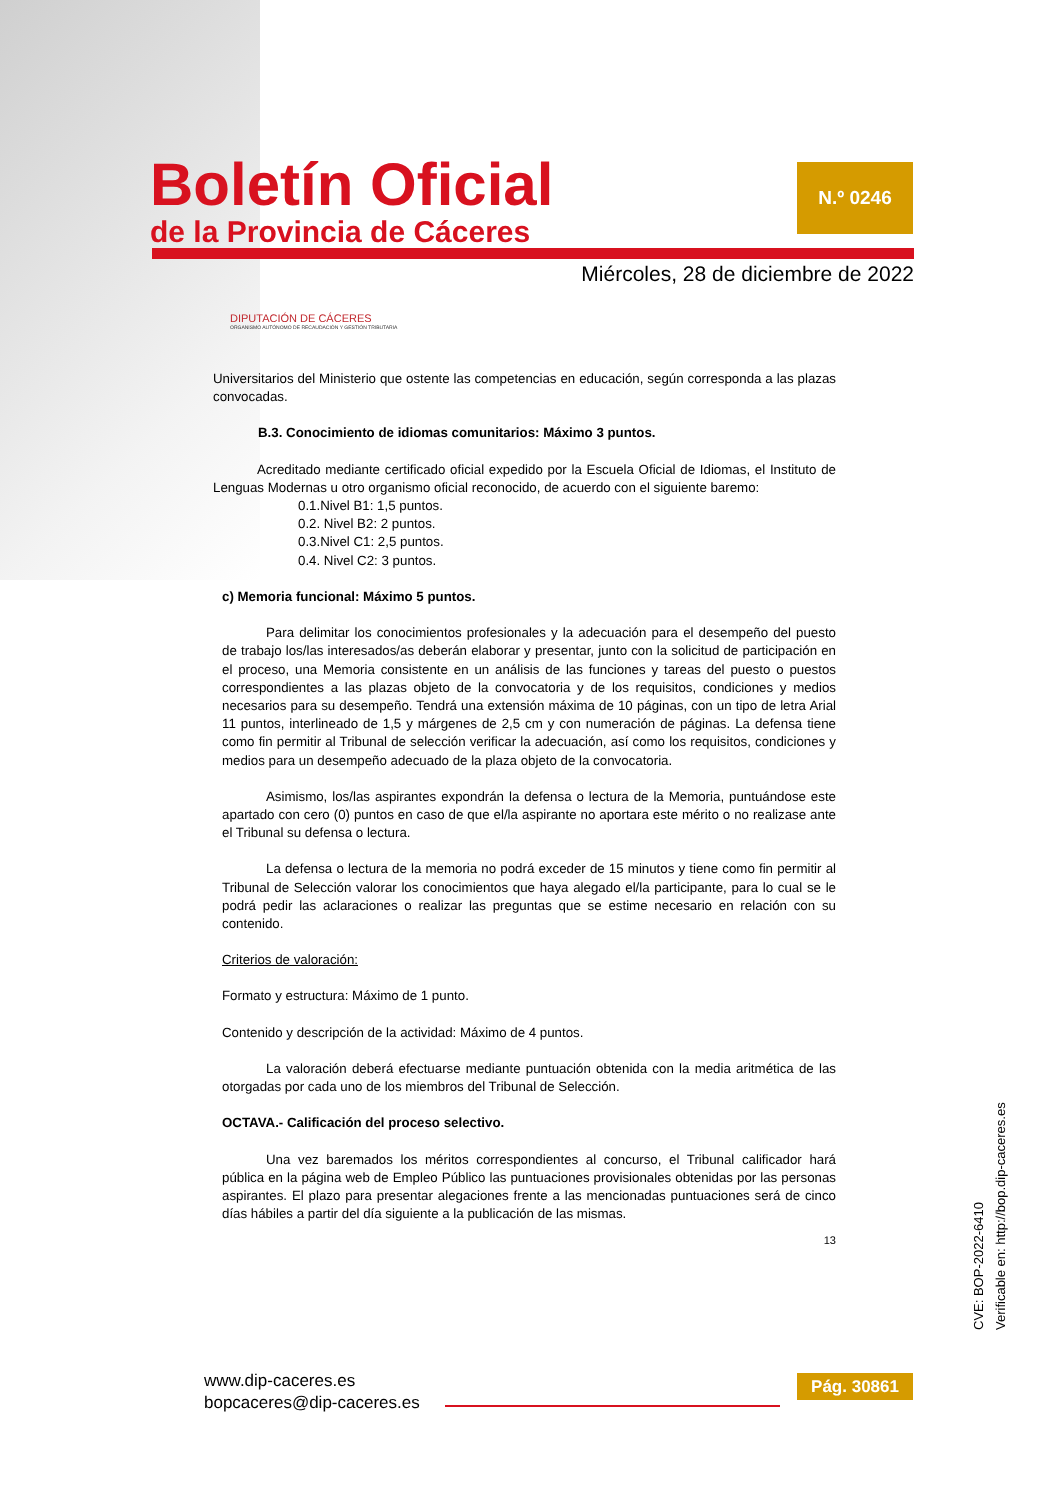Boletín Oficial
de la Provincia de Cáceres
N.º 0246
Miércoles, 28 de diciembre de 2022
DIPUTACIÓN DE CÁCERES
ORGANISMO AUTÓNOMO DE RECAUDACIÓN Y GESTIÓN TRIBUTARIA
Universitarios del Ministerio que ostente las competencias en educación, según corresponda a las plazas convocadas.
B.3. Conocimiento de idiomas comunitarios: Máximo 3 puntos.
Acreditado mediante certificado oficial expedido por la Escuela Oficial de Idiomas, el Instituto de Lenguas Modernas u otro organismo oficial reconocido, de acuerdo con el siguiente baremo:
0.1.Nivel B1: 1,5 puntos.
0.2. Nivel B2: 2 puntos.
0.3.Nivel C1: 2,5 puntos.
0.4. Nivel C2: 3 puntos.
c) Memoria funcional: Máximo 5 puntos.
Para delimitar los conocimientos profesionales y la adecuación para el desempeño del puesto de trabajo los/las interesados/as deberán elaborar y presentar, junto con la solicitud de participación en el proceso, una Memoria consistente en un análisis de las funciones y tareas del puesto o puestos correspondientes a las plazas objeto de la convocatoria y de los requisitos, condiciones y medios necesarios para su desempeño. Tendrá una extensión máxima de 10 páginas, con un tipo de letra Arial 11 puntos, interlineado de 1,5 y márgenes de 2,5 cm y con numeración de páginas. La defensa tiene como fin permitir al Tribunal de selección verificar la adecuación, así como los requisitos, condiciones y medios para un desempeño adecuado de la plaza objeto de la convocatoria.
Asimismo, los/las aspirantes expondrán la defensa o lectura de la Memoria, puntuándose este apartado con cero (0) puntos en caso de que el/la aspirante no aportara este mérito o no realizase ante el Tribunal su defensa o lectura.
La defensa o lectura de la memoria no podrá exceder de 15 minutos y tiene como fin permitir al Tribunal de Selección valorar los conocimientos que haya alegado el/la participante, para lo cual se le podrá pedir las aclaraciones o realizar las preguntas que se estime necesario en relación con su contenido.
Criterios de valoración:
Formato y estructura: Máximo de 1 punto.
Contenido y descripción de la actividad: Máximo de 4 puntos.
La valoración deberá efectuarse mediante puntuación obtenida con la media aritmética de las otorgadas por cada uno de los miembros del Tribunal de Selección.
OCTAVA.- Calificación del proceso selectivo.
Una vez baremados los méritos correspondientes al concurso, el Tribunal calificador hará pública en la página web de Empleo Público las puntuaciones provisionales obtenidas por las personas aspirantes. El plazo para presentar alegaciones frente a las mencionadas puntuaciones será de cinco días hábiles a partir del día siguiente a la publicación de las mismas.
13
CVE: BOP-2022-6410
Verificable en: http://bop.dip-caceres.es
www.dip-caceres.es
bopcaceres@dip-caceres.es
Pág. 30861